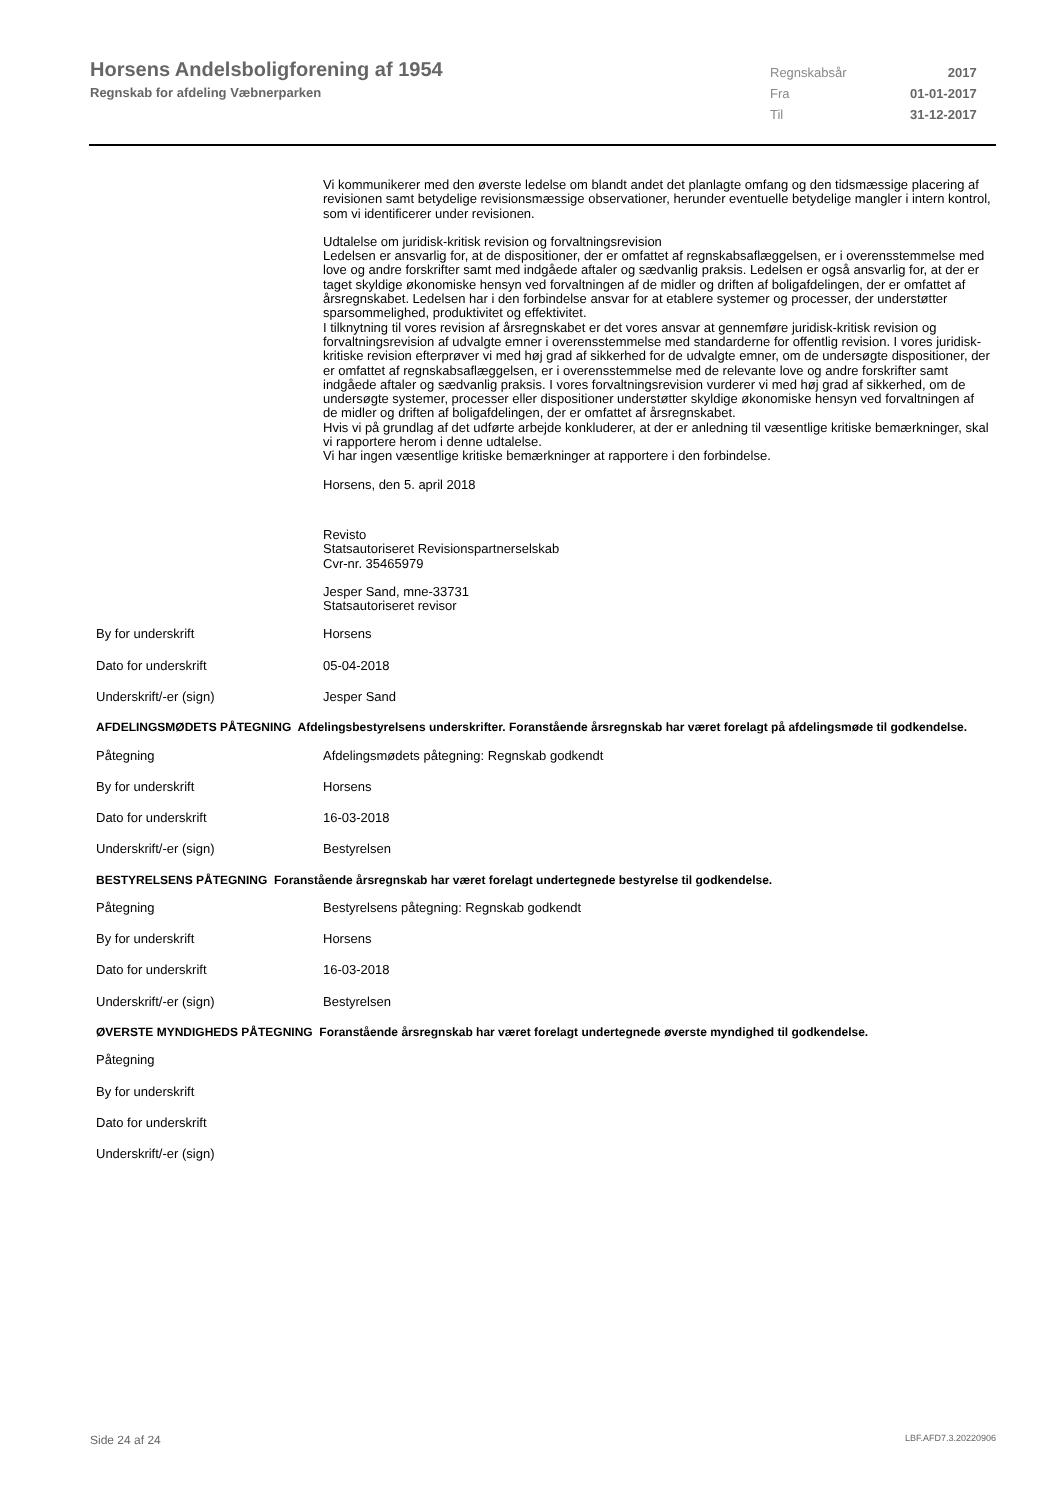Horsens Andelsboligforening af 1954
Regnskab for afdeling Væbnerparken
| Regnskabsår | 2017 |
| Fra | 01-01-2017 |
| Til | 31-12-2017 |
Vi kommunikerer med den øverste ledelse om blandt andet det planlagte omfang og den tidsmæssige placering af revisionen samt betydelige revisionsmæssige observationer, herunder eventuelle betydelige mangler i intern kontrol, som vi identificerer under revisionen.
Udtalelse om juridisk-kritisk revision og forvaltningsrevision
Ledelsen er ansvarlig for, at de dispositioner, der er omfattet af regnskabsaflæggelsen, er i overensstemmelse med love og andre forskrifter samt med indgåede aftaler og sædvanlig praksis. Ledelsen er også ansvarlig for, at der er taget skyldige økonomiske hensyn ved forvaltningen af de midler og driften af boligafdelingen, der er omfattet af årsregnskabet. Ledelsen har i den forbindelse ansvar for at etablere systemer og processer, der understøtter sparsommelighed, produktivitet og effektivitet.
I tilknytning til vores revision af årsregnskabet er det vores ansvar at gennemføre juridisk-kritisk revision og forvaltningsrevision af udvalgte emner i overensstemmelse med standarderne for offentlig revision. I vores juridisk-kritiske revision efterprøver vi med høj grad af sikkerhed for de udvalgte emner, om de undersøgte dispositioner, der er omfattet af regnskabsaflæggelsen, er i overensstemmelse med de relevante love og andre forskrifter samt indgåede aftaler og sædvanlig praksis. I vores forvaltningsrevision vurderer vi med høj grad af sikkerhed, om de undersøgte systemer, processer eller dispositioner understøtter skyldige økonomiske hensyn ved forvaltningen af de midler og driften af boligafdelingen, der er omfattet af årsregnskabet.
Hvis vi på grundlag af det udførte arbejde konkluderer, at der er anledning til væsentlige kritiske bemærkninger, skal vi rapportere herom i denne udtalelse.
Vi har ingen væsentlige kritiske bemærkninger at rapportere i den forbindelse.
Horsens, den 5. april 2018
Revisto
Statsautoriseret Revisionspartnerselskab
Cvr-nr. 35465979
Jesper Sand, mne-33731
Statsautoriseret revisor
| By for underskrift | Horsens |
| Dato for underskrift | 05-04-2018 |
| Underskrift/-er (sign) | Jesper Sand |
AFDELINGSMØDETS PÅTEGNING Afdelingsbestyrelsens underskrifter. Foranstående årsregnskab har været forelagt på afdelingsmøde til godkendelse.
| Påtegning | Afdelingsmødets påtegning: Regnskab godkendt |
| By for underskrift | Horsens |
| Dato for underskrift | 16-03-2018 |
| Underskrift/-er (sign) | Bestyrelsen |
BESTYRELSENS PÅTEGNING Foranstående årsregnskab har været forelagt undertegnede bestyrelse til godkendelse.
| Påtegning | Bestyrelsens påtegning: Regnskab godkendt |
| By for underskrift | Horsens |
| Dato for underskrift | 16-03-2018 |
| Underskrift/-er (sign) | Bestyrelsen |
ØVERSTE MYNDIGHEDS PÅTEGNING Foranstående årsregnskab har været forelagt undertegnede øverste myndighed til godkendelse.
| Påtegning | |
| By for underskrift | |
| Dato for underskrift | |
| Underskrift/-er (sign) | |
Side 24 af 24 LBF.AFD7.3.20220906